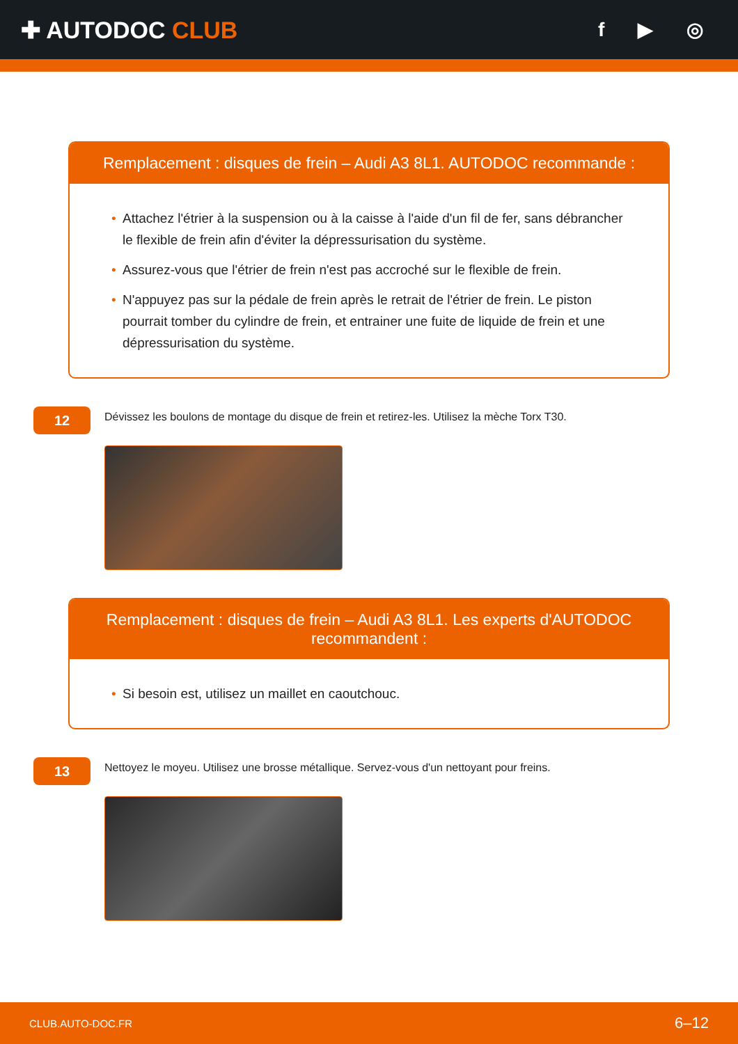✚ AUTODOC CLUB
f ▶ ◎
Remplacement : disques de frein – Audi A3 8L1. AUTODOC recommande :
• Attachez l'étrier à la suspension ou à la caisse à l'aide d'un fil de fer, sans débrancher le flexible de frein afin d'éviter la dépressurisation du système.
• Assurez-vous que l'étrier de frein n'est pas accroché sur le flexible de frein.
• N'appuyez pas sur la pédale de frein après le retrait de l'étrier de frein. Le piston pourrait tomber du cylindre de frein, et entrainer une fuite de liquide de frein et une dépressurisation du système.
12
Dévissez les boulons de montage du disque de frein et retirez-les. Utilisez la mèche Torx T30.
Remplacement : disques de frein – Audi A3 8L1. Les experts d'AUTODOC recommandent :
• Si besoin est, utilisez un maillet en caoutchouc.
13
Nettoyez le moyeu. Utilisez une brosse métallique. Servez-vous d'un nettoyant pour freins.
CLUB.AUTO-DOC.FR 6–12